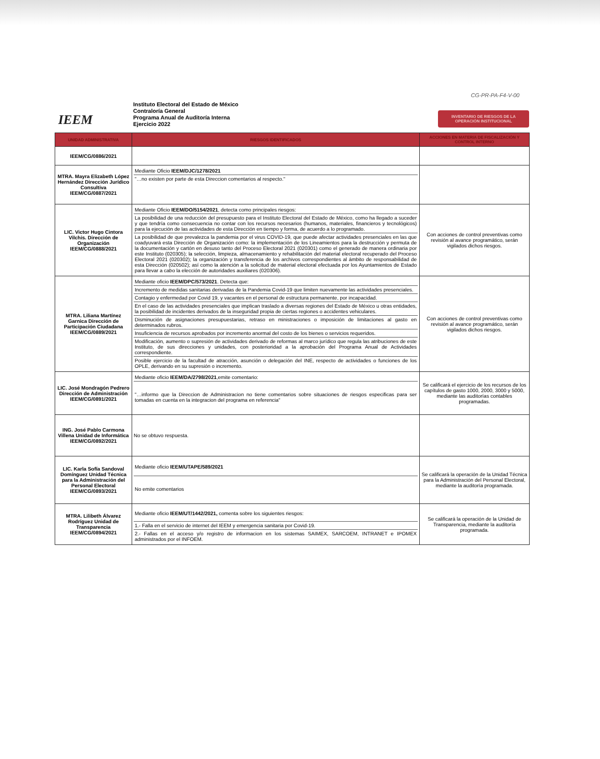CG-PR-PA-F4-V-00
IEEM
Instituto Electoral del Estado de México
Contraloría General
Programa Anual de Auditoría Interna
Ejercicio 2022
INVENTARIO DE RIESGOS DE LA OPERACIÓN INSTITUCIONAL
| UNIDAD ADMINISTRATIVA | RIESGOS IDENTIFICADOS | ACCIONES EN MATERIA DE FISCALIZACIÓN Y CONTROL INTERNO |
| --- | --- | --- |
| IEEM/CG/0886/2021 | | |
| MTRA. Mayra Elizabeth López Hernández Dirección Jurídico Consultiva IEEM/CG/0887/2021 | Mediante Oficio IEEM/DJC/1278/2021 "…no existen por parte de esta Direccion comentarios al respecto." | |
| LIC. Victor Hugo Cintora Vilchis. Dirección de Organización IEEM/CG/0888/2021 | Mediante Oficio IEEM/DO/5154/2021 , detecta como principales riesgos: La posibilidad de una reducción del presupuesto para el Instituto Electoral del Estado de México, como ha llegado a suceder y que tendría como consecuencia no contar con los recursos necesarios (humanos, materiales, financieros y tecnológicos) para la ejecución de las actividades de esta Dirección en tiempo y forma, de acuerdo a lo programado. La posibilidad de que prevalezca la pandemia por el virus COVID-19, que puede afectar actividades presenciales en las que coadyuvará esta Dirección de Organización como: la implementación de los Lineamientos para la destrucción y permuta de la documentación y cartón en desuso tanto del Proceso Electoral 2021 (020301) como el generado de manera ordinaria por este Instituto (020305); la selección, limpieza, almacenamiento y rehabilitación del material electoral recuperado del Proceso Electoral 2021 (020302); la organización y transferencia de los archivos correspondientes al ámbito de responsabilidad de esta Dirección (020502); así como la atención a la solicitud de material electoral efectuada por los Ayuntamientos de Estado para llevar a cabo la elección de autoridades auxiliares (020306). | Con acciones de control preventivas como revisión al avance programático, serán vigilados dichos riesgos. |
| MTRA. Liliana Martínez Garnica Dirección de Participación Ciudadana IEEM/CG/0889/2021 | Mediante oficio IEEM/DPC/573/2021 . Detecta que: Incremento de medidas sanitarias derivadas de la Pandemia Covid-19 que limiten nuevamente las actividades presenciales. Contagio y enfermedad por Covid 19, y vacantes en el personal de estructura permanente, por incapacidad. En el caso de las actividades presenciales que implican traslado a diversas regiones del Estado de México u otras entidades, la posibilidad de incidentes derivados de la inseguridad propia de ciertas regiones o accidentes vehiculares. Disminución de asignaciones presupuestarias, retraso en ministraciones o imposición de limitaciones al gasto en determinados rubros. Insuficiencia de recursos aprobados por incremento anormal del costo de los bienes o servicios requeridos. Modificación, aumento o supresión de actividades derivado de reformas al marco jurídico que regula las atribuciones de este Instituto, de sus direcciones y unidades, con posterioridad a la aprobación del Programa Anual de Actividades correspondiente. Posible ejercicio de la facultad de atracción, asunción o delegación del INE, respecto de actividades o funciones de los OPLE, derivando en su supresión o incremento. | Con acciones de control preventivas como revisión al avance programático, serán vigilados dichos riesgos. |
| LIC. José Mondragón Pedrero Dirección de Administración IEEM/CG/0891/2021 | Mediante oficio IEEM/DA/2798/2021 ,emite comentario: "…informo que la Direccion de Administracion no tiene comentarios sobre situaciones de riesgos especificas para ser tomadas en cuenta en la integracion del programa en referencia" | Se calificará el ejercicio de los recursos de los capítulos de gasto 1000, 2000, 3000 y 5000, mediante las auditorías contables programadas. |
| ING. José Pablo Carmona Villena Unidad de Informática IEEM/CG/0892/2021 | No se obtuvo respuesta. | |
| LIC. Karla Sofía Sandoval Domínguez Unidad Técnica para la Administración del Personal Electoral IEEM/CG/0893/2021 | Mediante oficio IEEM/UTAPE/589/2021 No emite comentarios | Se calificará la operación de la Unidad Técnica para la Administración del Personal Electoral, mediante la auditoría programada. |
| MTRA. Lilibeth Álvarez Rodríguez Unidad de Transparencia IEEM/CG/0894/2021 | Mediante oficio IEEM/UT/1442/2021, comenta sobre los siguientes riesgos: 1.- Falla en el servicio de internet del IEEM y emergencia sanitaria por Covid-19. 2.- Fallas en el acceso y/o registro de informacion en los sistemas SAIMEX, SARCOEM, INTRANET e IPOMEX administrados por el INFOEM. | Se calificará la operación de la Unidad de Transparencia, mediante la auditoría programada. |